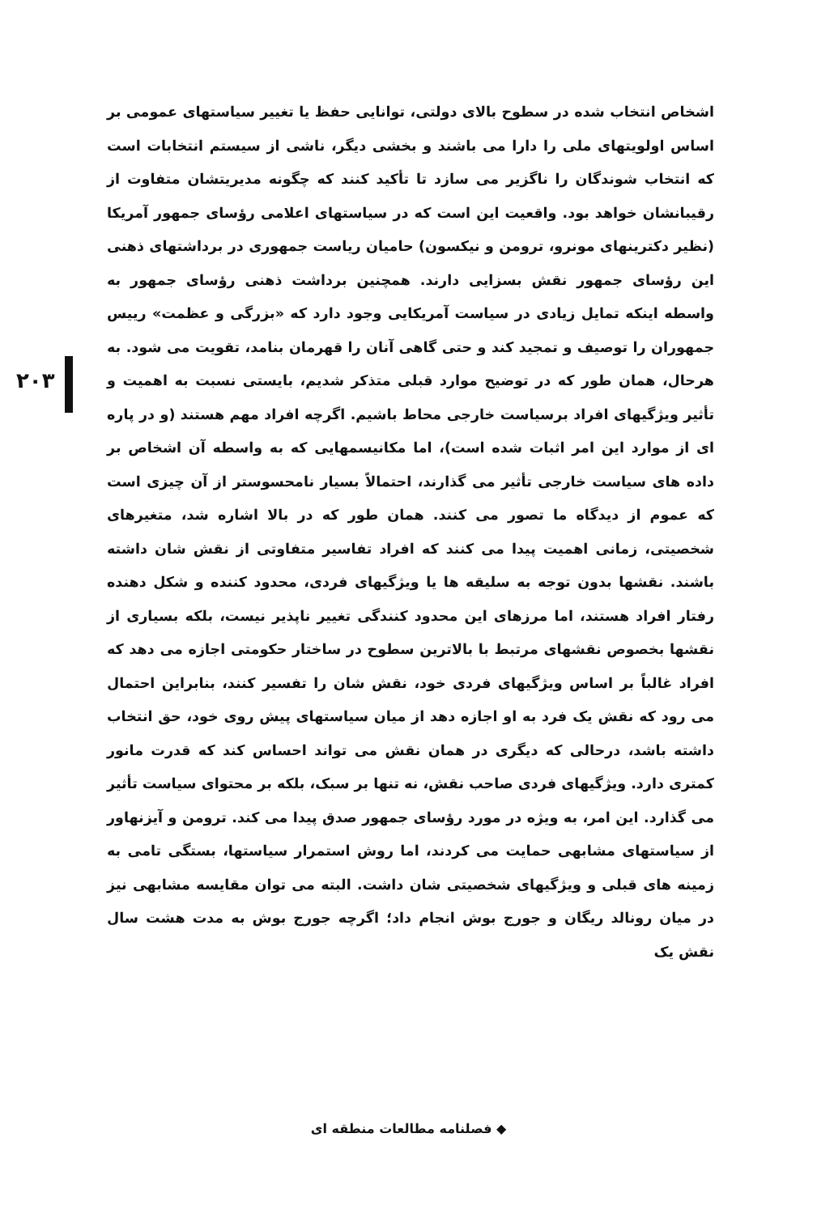۲۰۳
اشخاص انتخاب شده در سطوح بالای دولتی، توانایی حفظ یا تغییر سیاستهای عمومی بر اساس اولویتهای ملی را دارا می باشند و بخشی دیگر، ناشی از سیستم انتخابات است که انتخاب شوندگان را ناگزیر می سازد تا تأکید کنند که چگونه مدیریتشان متفاوت از رقیبانشان خواهد بود. واقعیت این است که در سیاستهای اعلامی رؤسای جمهور آمریکا (نظیر دکترینهای مونرو، ترومن و نیکسون) حامیان ریاست جمهوری در برداشتهای ذهنی این رؤسای جمهور نقش بسزایی دارند. همچنین برداشت ذهنی رؤسای جمهور به واسطه اینکه تمایل زیادی در سیاست آمریکایی وجود دارد که «بزرگی و عظمت» رییس جمهوران را توصیف و تمجید کند و حتی گاهی آنان را قهرمان بنامد، تقویت می شود. به هرحال، همان طور که در توضیح موارد قبلی متذکر شدیم، بایستی نسبت به اهمیت و تأثیر ویژگیهای افراد برسیاست خارجی محاط باشیم. اگرچه افراد مهم هستند (و در پاره ای از موارد این امر اثبات شده است)، اما مکانیسمهایی که به واسطه آن اشخاص بر داده های سیاست خارجی تأثیر می گذارند، احتمالاً بسیار نامحسوستر از آن چیزی است که عموم از دیدگاه ما تصور می کنند. همان طور که در بالا اشاره شد، متغیرهای شخصیتی، زمانی اهمیت پیدا می کنند که افراد تفاسیر متفاوتی از نقش شان داشته باشند. نقشها بدون توجه به سلیقه ها یا ویژگیهای فردی، محدود کننده و شکل دهنده رفتار افراد هستند، اما مرزهای این محدود کنندگی تغییر ناپذیر نیست، بلکه بسیاری از نقشها بخصوص نقشهای مرتبط با بالاترین سطوح در ساختار حکومتی اجازه می دهد که افراد غالباً بر اساس ویژگیهای فردی خود، نقش شان را تفسیر کنند، بنابراین احتمال می رود که نقش یک فرد به او اجازه دهد از میان سیاستهای پیش روی خود، حق انتخاب داشته باشد، درحالی که دیگری در همان نقش می تواند احساس کند که قدرت مانور کمتری دارد. ویژگیهای فردی صاحب نقش، نه تنها بر سبک، بلکه بر محتوای سیاست تأثیر می گذارد. این امر، به ویژه در مورد رؤسای جمهور صدق پیدا می کند. ترومن و آیزنهاور از سیاستهای مشابهی حمایت می کردند، اما روش استمرار سیاستها، بستگی تامی به زمینه های قبلی و ویژگیهای شخصیتی شان داشت. البته می توان مقایسه مشابهی نیز در میان رونالد ریگان و جورج بوش انجام داد؛ اگرچه جورج بوش به مدت هشت سال نقش یک
◆ فصلنامه مطالعات منطقه ای